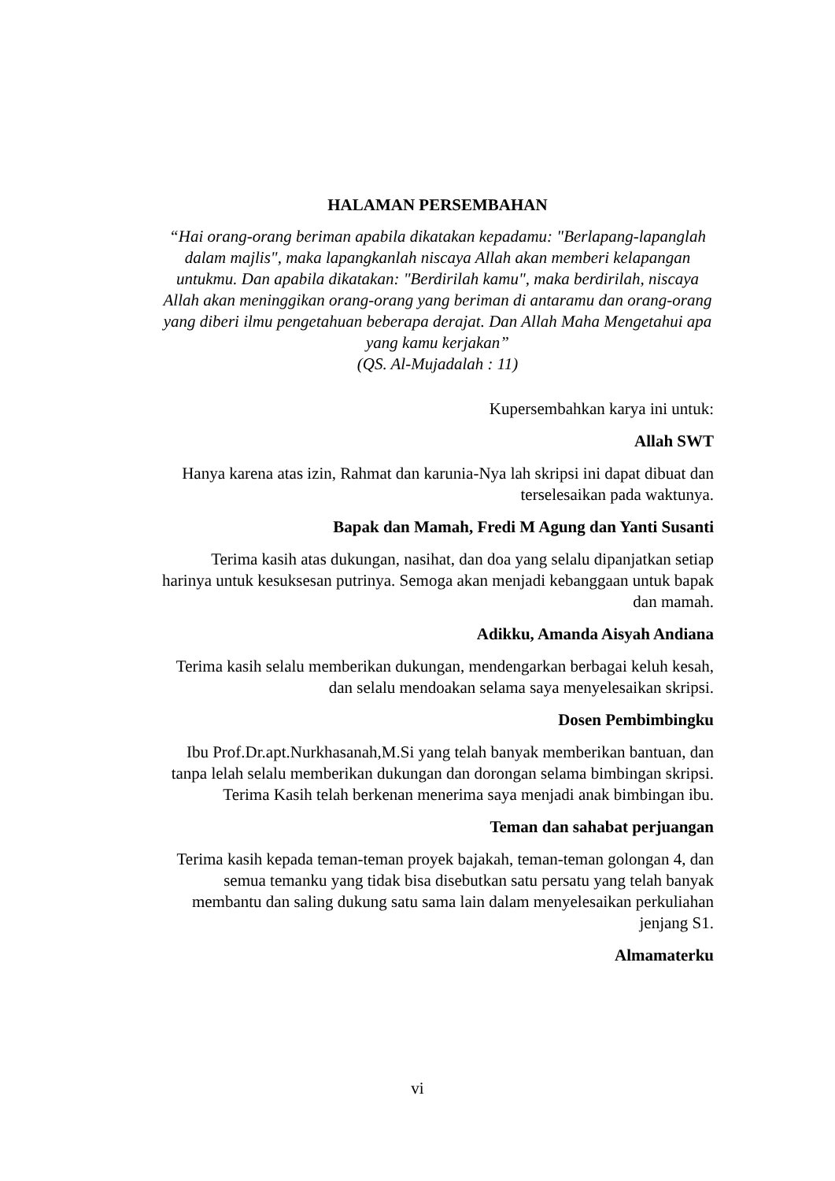HALAMAN PERSEMBAHAN
“Hai orang-orang beriman apabila dikatakan kepadamu: "Berlapang-lapanglah dalam majlis", maka lapangkanlah niscaya Allah akan memberi kelapangan untukmu. Dan apabila dikatakan: "Berdirilah kamu", maka berdirilah, niscaya Allah akan meninggikan orang-orang yang beriman di antaramu dan orang-orang yang diberi ilmu pengetahuan beberapa derajat. Dan Allah Maha Mengetahui apa yang kamu kerjakan”
(QS. Al-Mujadalah : 11)
Kupersembahkan karya ini untuk:
Allah SWT
Hanya karena atas izin, Rahmat dan karunia-Nya lah skripsi ini dapat dibuat dan terselesaikan pada waktunya.
Bapak dan Mamah, Fredi M Agung dan Yanti Susanti
Terima kasih atas dukungan, nasihat, dan doa yang selalu dipanjatkan setiap harinya untuk kesuksesan putrinya. Semoga akan menjadi kebanggaan untuk bapak dan mamah.
Adikku, Amanda Aisyah Andiana
Terima kasih selalu memberikan dukungan, mendengarkan berbagai keluh kesah, dan selalu mendoakan selama saya menyelesaikan skripsi.
Dosen Pembimbingku
Ibu Prof.Dr.apt.Nurkhasanah,M.Si yang telah banyak memberikan bantuan, dan tanpa lelah selalu memberikan dukungan dan dorongan selama bimbingan skripsi. Terima Kasih telah berkenan menerima saya menjadi anak bimbingan ibu.
Teman dan sahabat perjuangan
Terima kasih kepada teman-teman proyek bajakah, teman-teman golongan 4, dan semua temanku yang tidak bisa disebutkan satu persatu yang telah banyak membantu dan saling dukung satu sama lain dalam menyelesaikan perkuliahan jenjang S1.
Almamaterku
vi